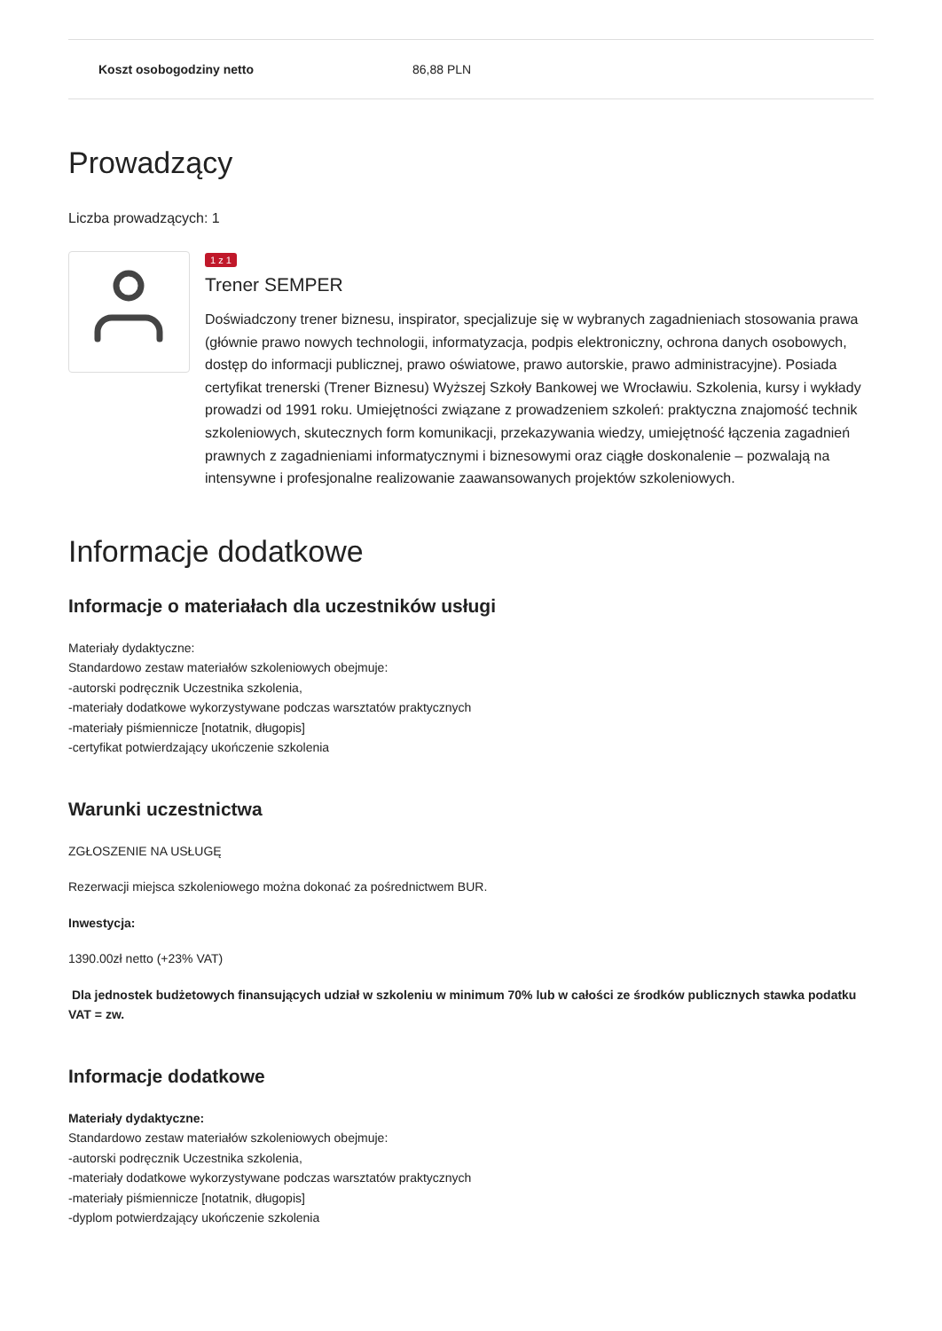| Koszt osobogodziny netto | 86,88 PLN |
Prowadzący
Liczba prowadzących: 1
1 z 1
Trener SEMPER
Doświadczony trener biznesu, inspirator, specjalizuje się w wybranych zagadnieniach stosowania prawa (głównie prawo nowych technologii, informatyzacja, podpis elektroniczny, ochrona danych osobowych, dostęp do informacji publicznej, prawo oświatowe, prawo autorskie, prawo administracyjne). Posiada certyfikat trenerski (Trener Biznesu) Wyższej Szkoły Bankowej we Wrocławiu. Szkolenia, kursy i wykłady prowadzi od 1991 roku. Umiejętności związane z prowadzeniem szkoleń: praktyczna znajomość technik szkoleniowych, skutecznych form komunikacji, przekazywania wiedzy, umiejętność łączenia zagadnień prawnych z zagadnieniami informatycznymi i biznesowymi oraz ciągłe doskonalenie – pozwalają na intensywne i profesjonalne realizowanie zaawansowanych projektów szkoleniowych.
Informacje dodatkowe
Informacje o materiałach dla uczestników usługi
Materiały dydaktyczne:
Standardowo zestaw materiałów szkoleniowych obejmuje:
-autorski podręcznik Uczestnika szkolenia,
-materiały dodatkowe wykorzystywane podczas warsztatów praktycznych
-materiały piśmiennicze [notatnik, długopis]
-certyfikat potwierdzający ukończenie szkolenia
Warunki uczestnictwa
ZGŁOSZENIE NA USŁUGĘ
Rezerwacji miejsca szkoleniowego można dokonać za pośrednictwem BUR.
Inwestycja:
1390.00zł netto (+23% VAT)
Dla jednostek budżetowych finansujących udział w szkoleniu w minimum 70% lub w całości ze środków publicznych stawka podatku VAT = zw.
Informacje dodatkowe
Materiały dydaktyczne:
Standardowo zestaw materiałów szkoleniowych obejmuje:
-autorski podręcznik Uczestnika szkolenia,
-materiały dodatkowe wykorzystywane podczas warsztatów praktycznych
-materiały piśmiennicze [notatnik, długopis]
-dyplom potwierdzający ukończenie szkolenia